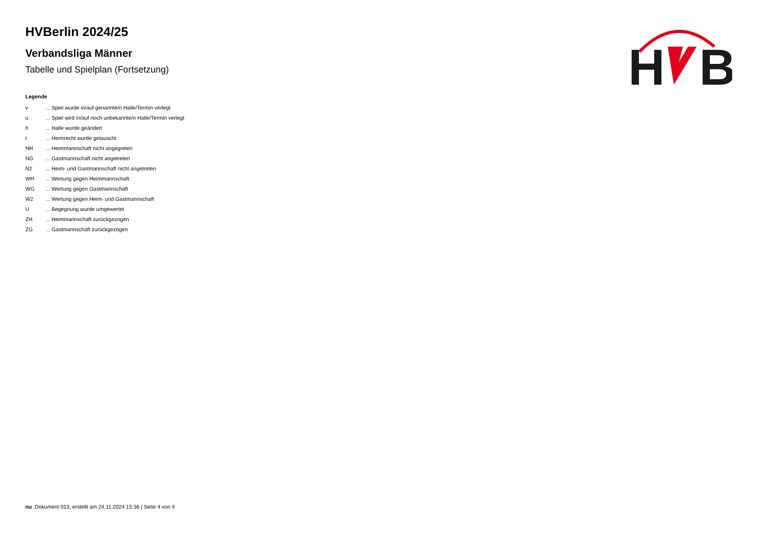H
B
HVBerlin 2024/25
Verbandsliga Männer
Tabelle und Spielplan (Fortsetzung)
Legende
| v | ... Spiel wurde in/auf genannte/n Halle/Termin verlegt |
| u | ... Spiel wird in/auf noch unbekannte/n Halle/Termin verlegt |
| h | ... Halle wurde geändert |
| t | ... Heimrecht wurde getauscht |
| NH | ... Heimmannschaft nicht angegreten |
| NG | ... Gastmannschaft nicht angetreten |
| N2 | ... Heim- und Gastmannschaft nicht angetreten |
| WH | ... Wertung gegen Heimmannschaft |
| WG | ... Wertung gegen Gastmannschaft |
| W2 | ... Wertung gegen Heim- und Gastmannschaft |
| U | ... Begegnung wurde umgewertet |
| ZH | ... Heimmannschaft zurückgezogen |
| ZG | ... Gastmannschaft zurückgezogen |
nu .Dokument 013, erstellt am 24.11.2024 15:36 | Seite 4 von 4